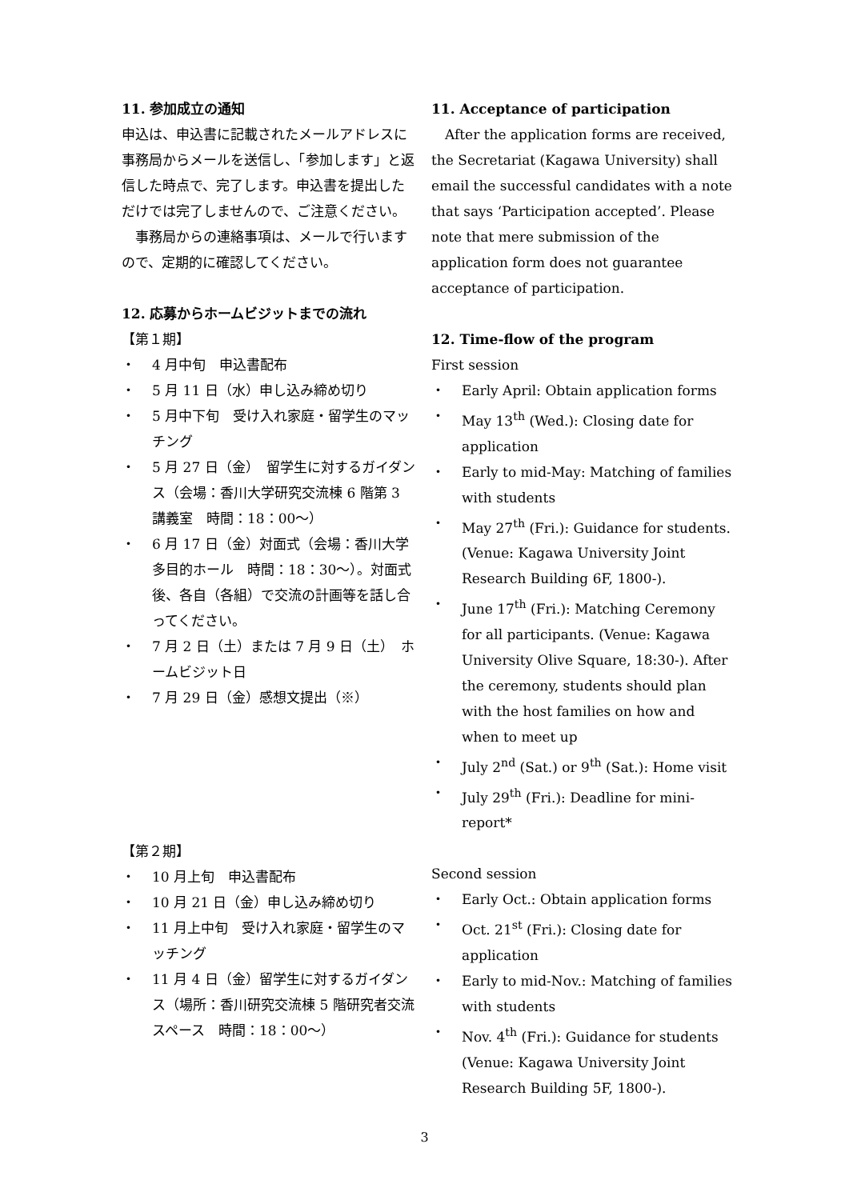11. 参加成立の通知
申込は、申込書に記載されたメールアドレスに事務局からメールを送信し、「参加します」と返信した時点で、完了します。申込書を提出しただけでは完了しませんので、ご注意ください。
　事務局からの連絡事項は、メールで行いますので、定期的に確認してください。
12. 応募からホームビジットまでの流れ
【第１期】
・ 4 月中旬　申込書配布
・ 5 月 11 日（水）申し込み締め切り
・ 5 月中下旬　受け入れ家庭・留学生のマッチング
・ 5 月 27 日（金）　留学生に対するガイダンス（会場：香川大学研究交流棟 6 階第 3 講義室　時間：18：00～）
・ 6 月 17 日（金）対面式（会場：香川大学多目的ホール　時間：18：30～）。対面式後、各自（各組）で交流の計画等を話し合ってください。
・ 7 月 2 日（土）または 7 月 9 日（土）　ホームビジット日
・ 7 月 29 日（金）感想文提出（※）
【第２期】
・ 10 月上旬　申込書配布
・ 10 月 21 日（金）申し込み締め切り
・ 11 月上中旬　受け入れ家庭・留学生のマッチング
・ 11 月 4 日（金）留学生に対するガイダンス（場所：香川研究交流棟 5 階研究者交流スペース　時間：18：00～）
11. Acceptance of participation
　After the application forms are received, the Secretariat (Kagawa University) shall email the successful candidates with a note that says ‘Participation accepted’. Please note that mere submission of the application form does not guarantee acceptance of participation.
12. Time-flow of the program
First session
・ Early April: Obtain application forms
・ May 13<sup>th</sup> (Wed.): Closing date for application
・ Early to mid-May: Matching of families with students
・ May 27<sup>th</sup> (Fri.): Guidance for students. (Venue: Kagawa University Joint Research Building 6F, 1800-).
・ June 17<sup>th</sup> (Fri.): Matching Ceremony for all participants. (Venue: Kagawa University Olive Square, 18:30-). After the ceremony, students should plan with the host families on how and when to meet up
・ July 2<sup>nd</sup> (Sat.) or 9<sup>th</sup> (Sat.): Home visit
・ July 29<sup>th</sup> (Fri.): Deadline for mini-report*
Second session
・ Early Oct.: Obtain application forms
・ Oct. 21<sup>st</sup> (Fri.): Closing date for application
・ Early to mid-Nov.: Matching of families with students
・ Nov. 4<sup>th</sup> (Fri.): Guidance for students (Venue: Kagawa University Joint Research Building 5F, 1800-).
3